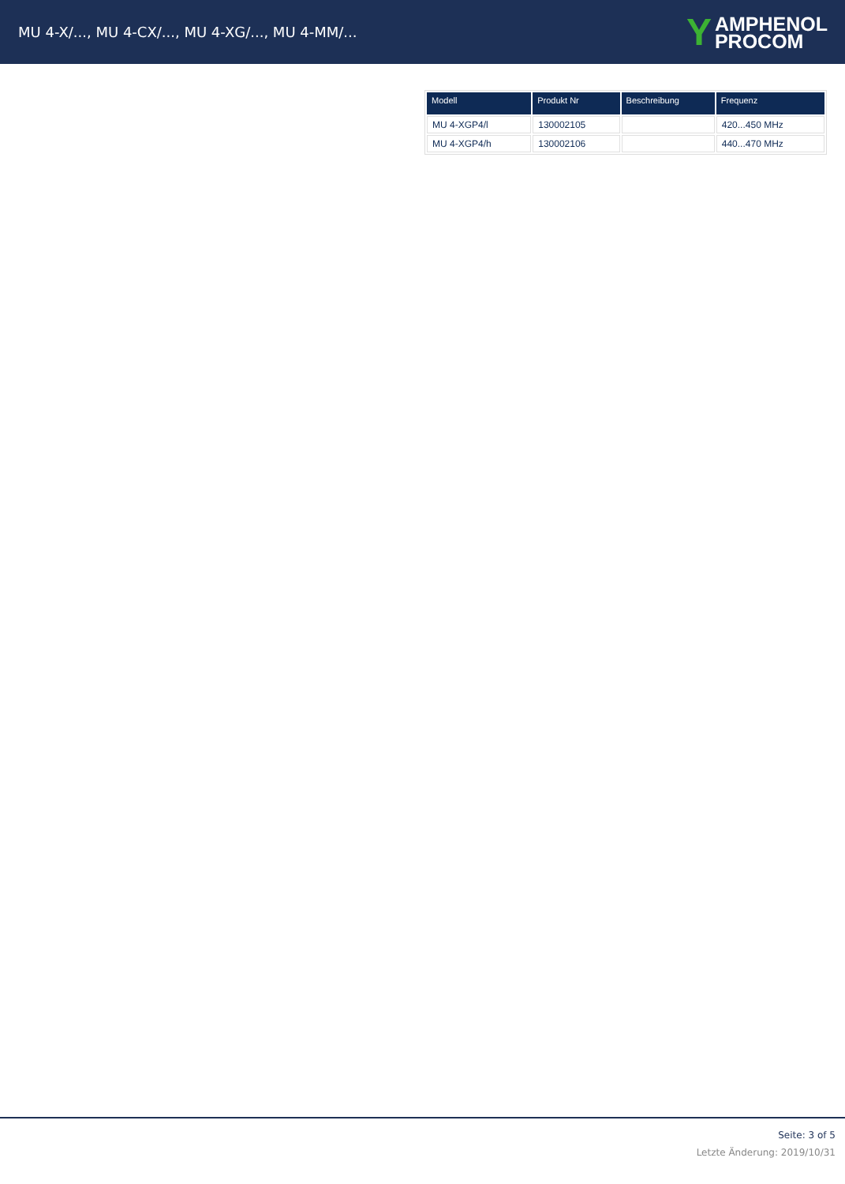MU 4-X/..., MU 4-CX/..., MU 4-XG/..., MU 4-MM/...
Y AMPHENOL
PROCOM
| Modell | Produkt Nr | Beschreibung | Frequenz |
| --- | --- | --- | --- |
| MU 4-XGP4/l | 130002105 | | 420...450 MHz |
| MU 4-XGP4/h | 130002106 | | 440...470 MHz |
Seite: 3 of 5
Letzte Änderung: 2019/10/31